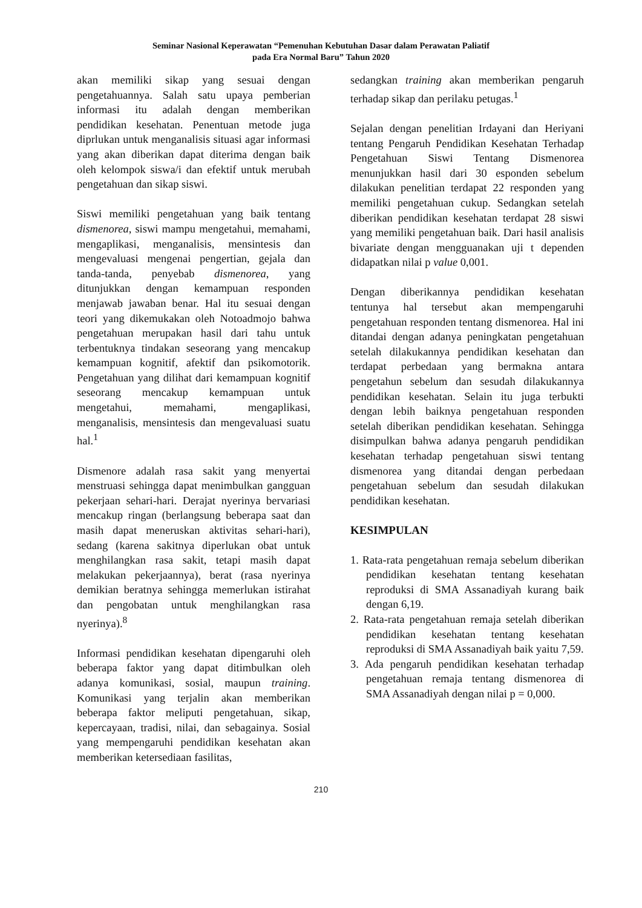Seminar Nasional Keperawatan “Pemenuhan Kebutuhan Dasar dalam Perawatan Paliatif
pada Era Normal Baru” Tahun 2020
akan memiliki sikap yang sesuai dengan pengetahuannya. Salah satu upaya pemberian informasi itu adalah dengan memberikan pendidikan kesehatan. Penentuan metode juga diprlukan untuk menganalisis situasi agar informasi yang akan diberikan dapat diterima dengan baik oleh kelompok siswa/i dan efektif untuk merubah pengetahuan dan sikap siswi.
Siswi memiliki pengetahuan yang baik tentang dismenorea, siswi mampu mengetahui, memahami, mengaplikasi, menganalisis, mensintesis dan mengevaluasi mengenai pengertian, gejala dan tanda-tanda, penyebab dismenorea, yang ditunjukkan dengan kemampuan responden menjawab jawaban benar. Hal itu sesuai dengan teori yang dikemukakan oleh Notoadmojo bahwa pengetahuan merupakan hasil dari tahu untuk terbentuknya tindakan seseorang yang mencakup kemampuan kognitif, afektif dan psikomotorik. Pengetahuan yang dilihat dari kemampuan kognitif seseorang mencakup kemampuan untuk mengetahui, memahami, mengaplikasi, menganalisis, mensintesis dan mengevaluasi suatu hal.<sup>1</sup>
Dismenore adalah rasa sakit yang menyertai menstruasi sehingga dapat menimbulkan gangguan pekerjaan sehari-hari. Derajat nyerinya bervariasi mencakup ringan (berlangsung beberapa saat dan masih dapat meneruskan aktivitas sehari-hari), sedang (karena sakitnya diperlukan obat untuk menghilangkan rasa sakit, tetapi masih dapat melakukan pekerjaannya), berat (rasa nyerinya demikian beratnya sehingga memerlukan istirahat dan pengobatan untuk menghilangkan rasa nyerinya).<sup>8</sup>
Informasi pendidikan kesehatan dipengaruhi oleh beberapa faktor yang dapat ditimbulkan oleh adanya komunikasi, sosial, maupun training. Komunikasi yang terjalin akan memberikan beberapa faktor meliputi pengetahuan, sikap, kepercayaan, tradisi, nilai, dan sebagainya. Sosial yang mempengaruhi pendidikan kesehatan akan memberikan ketersediaan fasilitas,
sedangkan training akan memberikan pengaruh terhadap sikap dan perilaku petugas.<sup>1</sup>
Sejalan dengan penelitian Irdayani dan Heriyani tentang Pengaruh Pendidikan Kesehatan Terhadap Pengetahuan Siswi Tentang Dismenorea menunjukkan hasil dari 30 esponden sebelum dilakukan penelitian terdapat 22 responden yang memiliki pengetahuan cukup. Sedangkan setelah diberikan pendidikan kesehatan terdapat 28 siswi yang memiliki pengetahuan baik. Dari hasil analisis bivariate dengan mengguanakan uji t dependen didapatkan nilai p value 0,001.
Dengan diberikannya pendidikan kesehatan tentunya hal tersebut akan mempengaruhi pengetahuan responden tentang dismenorea. Hal ini ditandai dengan adanya peningkatan pengetahuan setelah dilakukannya pendidikan kesehatan dan terdapat perbedaan yang bermakna antara pengetahun sebelum dan sesudah dilakukannya pendidikan kesehatan. Selain itu juga terbukti dengan lebih baiknya pengetahuan responden setelah diberikan pendidikan kesehatan. Sehingga disimpulkan bahwa adanya pengaruh pendidikan kesehatan terhadap pengetahuan siswi tentang dismenorea yang ditandai dengan perbedaan pengetahuan sebelum dan sesudah dilakukan pendidikan kesehatan.
KESIMPULAN
1. Rata-rata pengetahuan remaja sebelum diberikan pendidikan kesehatan tentang kesehatan reproduksi di SMA Assanadiyah kurang baik dengan 6,19.
2. Rata-rata pengetahuan remaja setelah diberikan pendidikan kesehatan tentang kesehatan reproduksi di SMA Assanadiyah baik yaitu 7,59.
3. Ada pengaruh pendidikan kesehatan terhadap pengetahuan remaja tentang dismenorea di SMA Assanadiyah dengan nilai p = 0,000.
210